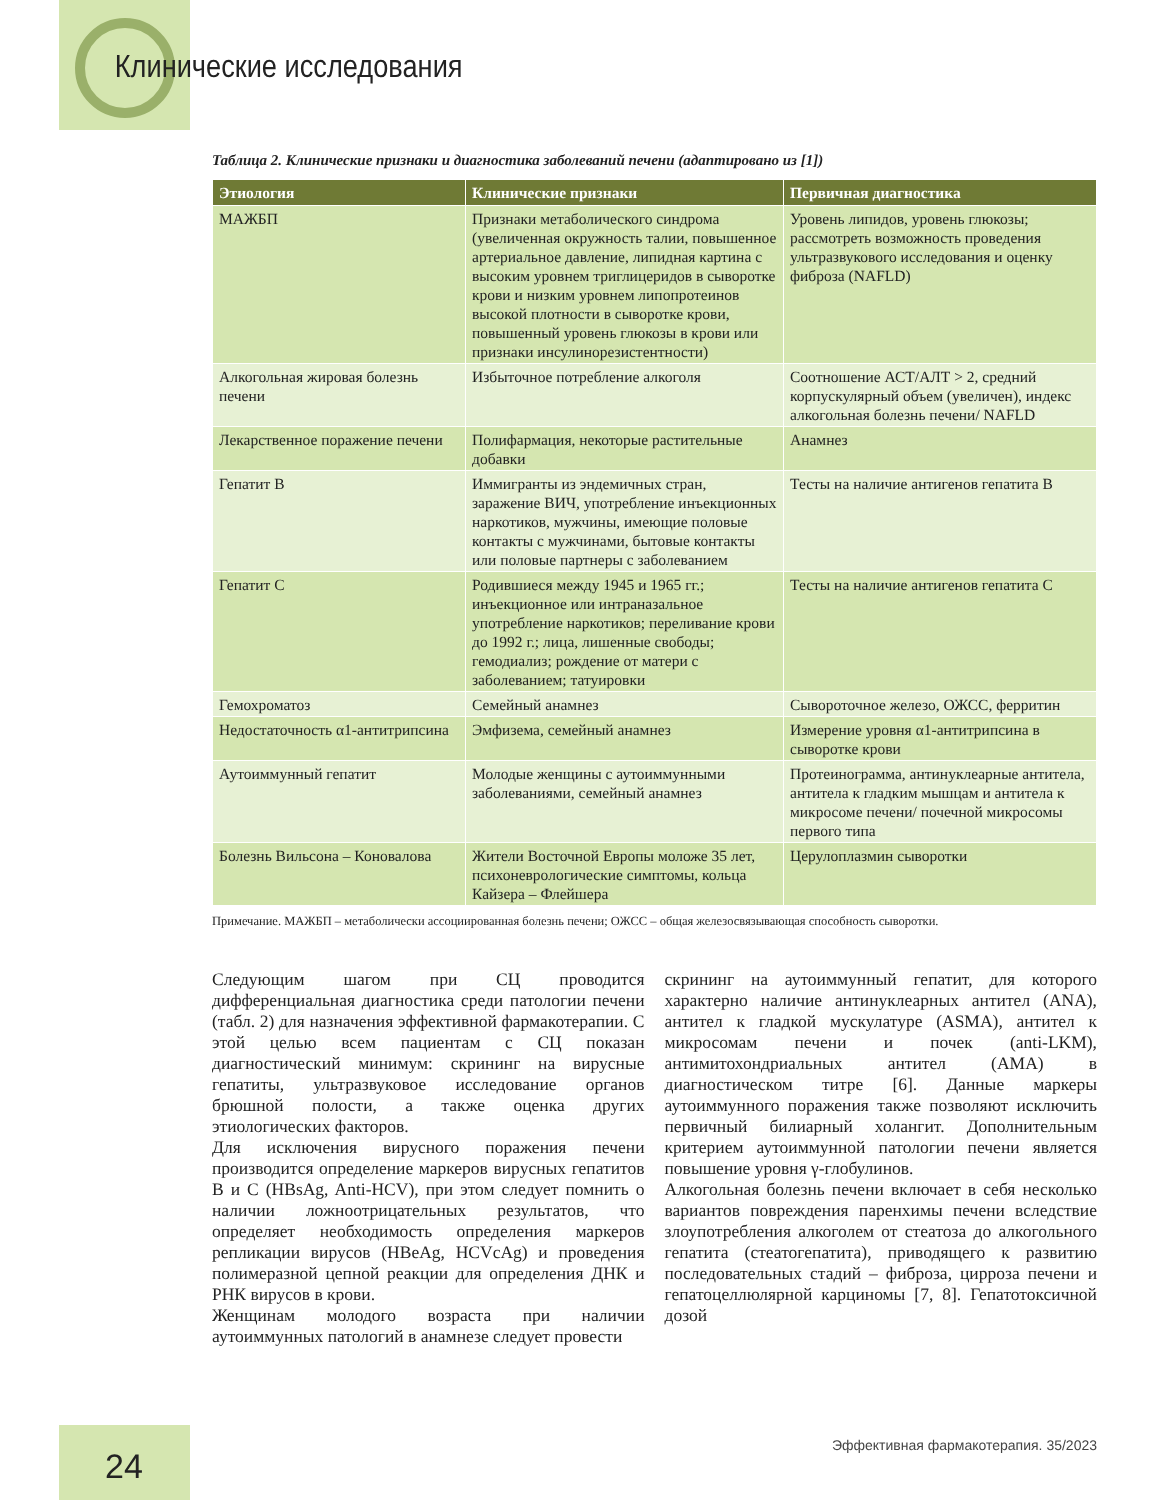Клинические исследования
Таблица 2. Клинические признаки и диагностика заболеваний печени (адаптировано из [1])
| Этиология | Клинические признаки | Первичная диагностика |
| --- | --- | --- |
| МАЖБП | Признаки метаболического синдрома (увеличенная окружность талии, повышенное артериальное давление, липидная картина с высоким уровнем триглицеридов в сыворотке крови и низким уровнем липопротеинов высокой плотности в сыворотке крови, повышенный уровень глюкозы в крови или признаки инсулинорезистентности) | Уровень липидов, уровень глюкозы; рассмотреть возможность проведения ультразвукового исследования и оценку фиброза (NAFLD) |
| Алкогольная жировая болезнь печени | Избыточное потребление алкоголя | Соотношение АСТ/АЛТ > 2, средний корпускулярный объем (увеличен), индекс алкогольная болезнь печени/ NAFLD |
| Лекарственное поражение печени | Полифармация, некоторые растительные добавки | Анамнез |
| Гепатит B | Иммигранты из эндемичных стран, заражение ВИЧ, употребление инъекционных наркотиков, мужчины, имеющие половые контакты с мужчинами, бытовые контакты или половые партнеры с заболеванием | Тесты на наличие антигенов гепатита B |
| Гепатит C | Родившиеся между 1945 и 1965 гг.; инъекционное или интраназальное употребление наркотиков; переливание крови до 1992 г.; лица, лишенные свободы; гемодиализ; рождение от матери с заболеванием; татуировки | Тесты на наличие антигенов гепатита C |
| Гемохроматоз | Семейный анамнез | Сывороточное железо, ОЖСС, ферритин |
| Недостаточность α1-антитрипсина | Эмфизема, семейный анамнез | Измерение уровня α1-антитрипсина в сыворотке крови |
| Аутоиммунный гепатит | Молодые женщины с аутоиммунными заболеваниями, семейный анамнез | Протеинограмма, антинуклеарные антитела, антитела к гладким мышцам и антитела к микросоме печени/ почечной микросомы первого типа |
| Болезнь Вильсона – Коновалова | Жители Восточной Европы моложе 35 лет, психоневрологические симптомы, кольца Кайзера – Флейшера | Церулоплазмин сыворотки |
Примечание. МАЖБП – метаболически ассоциированная болезнь печени; ОЖСС – общая железосвязывающая способность сыворотки.
Следующим шагом при СЦ проводится дифференциальная диагностика среди патологии печени (табл. 2) для назначения эффективной фармакотерапии. С этой целью всем пациентам с СЦ показан диагностический минимум: скрининг на вирусные гепатиты, ультразвуковое исследование органов брюшной полости, а также оценка других этиологических факторов.
Для исключения вирусного поражения печени производится определение маркеров вирусных гепатитов B и C (HBsAg, Anti-HCV), при этом следует помнить о наличии ложноотрицательных результатов, что определяет необходимость определения маркеров репликации вирусов (HBeAg, HCVcAg) и проведения полимеразной цепной реакции для определения ДНК и РНК вирусов в крови.
Женщинам молодого возраста при наличии аутоиммунных патологий в анамнезе следует провести
скрининг на аутоиммунный гепатит, для которого характерно наличие антинуклеарных антител (ANA), антител к гладкой мускулатуре (ASMA), антител к микросомам печени и почек (anti-LKM), антимитохондриальных антител (AMA) в диагностическом титре [6]. Данные маркеры аутоиммунного поражения также позволяют исключить первичный билиарный холангит. Дополнительным критерием аутоиммунной патологии печени является повышение уровня γ-глобулинов.
Алкогольная болезнь печени включает в себя несколько вариантов повреждения паренхимы печени вследствие злоупотребления алкоголем от стеатоза до алкогольного гепатита (стеатогепатита), приводящего к развитию последовательных стадий – фиброза, цирроза печени и гепатоцеллюлярной карциномы [7, 8]. Гепатотоксичной дозой
24
Эффективная фармакотерапия. 35/2023